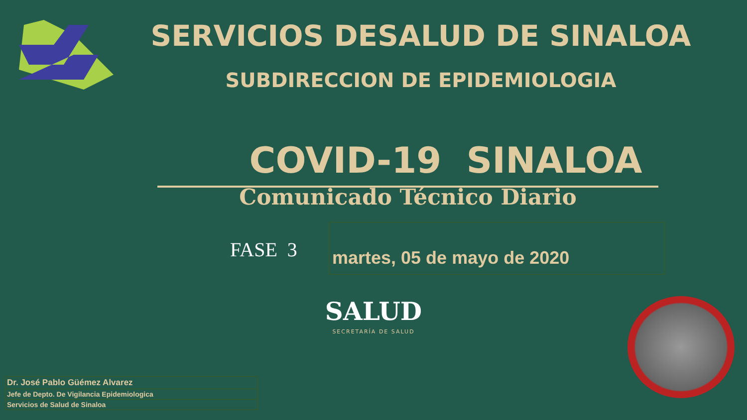SERVICIOS DESALUD DE SINALOA
SUBDIRECCION DE EPIDEMIOLOGIA
COVID-19 SINALOA
Comunicado Técnico Diario
FASE 3
martes, 05 de mayo de 2020
SALUD
SECRETARÍA DE SALUD
| Dr. José Pablo Güémez Alvarez |
| Jefe de Depto. De Vigilancia Epidemiologica |
| Servicios de Salud de Sinaloa |